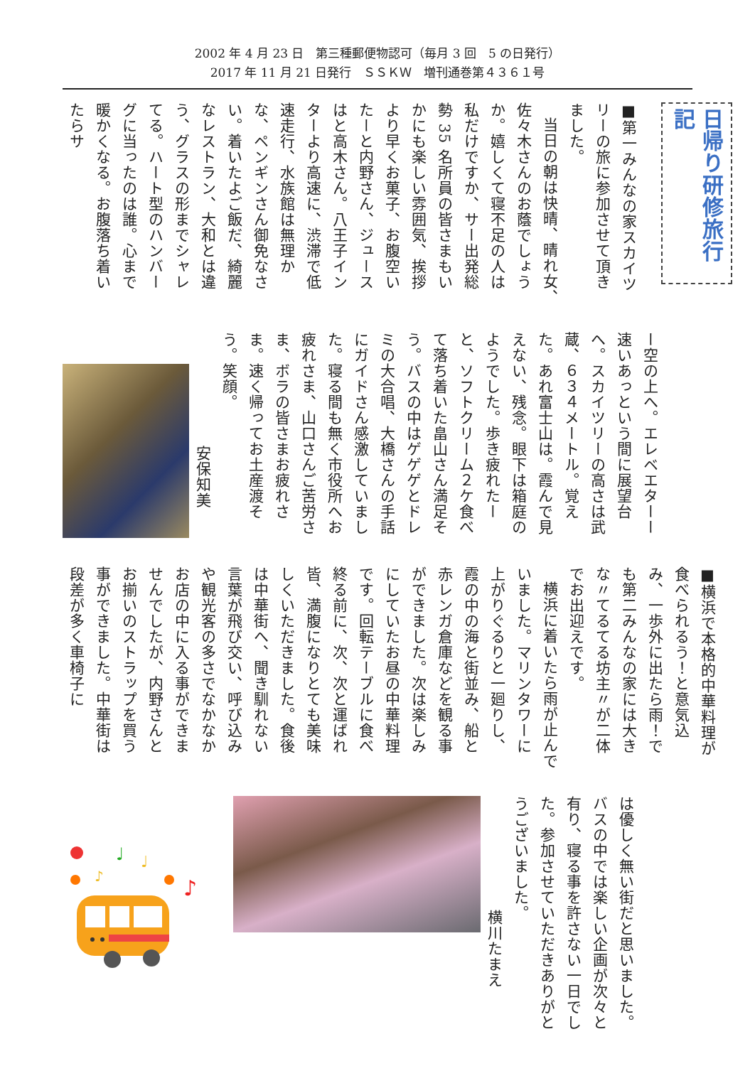2002 年 4 月 23 日　第三種郵便物認可（毎月 3 回　5 の日発行）
2017 年 11 月 21 日発行　ＳＳＫＷ　増刊通巻第４３６１号
日帰り研修旅行記
■第一みんなの家スカイツリーの旅に参加させて頂きました。
当日の朝は快晴、晴れ女、佐々木さんのお蔭でしょうか。嬉しくて寝不足の人は私だけですか、サー出発総勢 35 名所員の皆さまもいかにも楽しい雰囲気、挨拶より早くお菓子、お腹空いたーと内野さん、ジュースはと高木さん。八王子インターより高速に、渋滞で低速走行、水族館は無理かな、ペンギンさん御免なさい。着いたよご飯だ、綺麗なレストラン、大和とは違う、グラスの形までシャレてる。ハート型のハンバーグに当ったのは誰。心まで暖かくなる。お腹落ち着いたらサ
ー空の上へ。エレベエターー速いあっという間に展望台へ。スカイツリーの高さは武蔵、６３４メートル。覚えた。あれ富士山は。霞んで見えない、残念。眼下は箱庭のようでした。歩き疲れたーと、ソフトクリーム２ケ食べて落ち着いた畠山さん満足そう。バスの中はゲゲゲとドレミの大合唱、大橋さんの手話にガイドさん感激していました。寝る間も無く市役所へお疲れさま、山口さんご苦労さま、ボラの皆さまお疲れさま。速く帰ってお土産渡そう。笑顔。
安保知美
■横浜で本格的中華料理が食べられるう！と意気込み、一歩外に出たら雨！でも第二みんなの家には大きな〃てるてる坊主〃が二体でお出迎えです。
横浜に着いたら雨が止んでいました。マリンタワーに上がりぐるりと一廻りし、霞の中の海と街並み、船と赤レンガ倉庫などを観る事ができました。次は楽しみにしていたお昼の中華料理です。回転テーブルに食べ終る前に、次、次と運ばれ皆、満腹になりとても美味しくいただきました。食後は中華街へ、聞き馴れない言葉が飛び交い、呼び込みや観光客の多さでなかなかお店の中に入る事ができませんでしたが、内野さんとお揃いのストラップを買う事ができました。中華街は段差が多く車椅子に
は優しく無い街だと思いました。バスの中では楽しい企画が次々と有り、寝る事を許さない一日でした。参加させていただきありがとうございました。
横川たまえ
♩
♩
♪
♩
♪